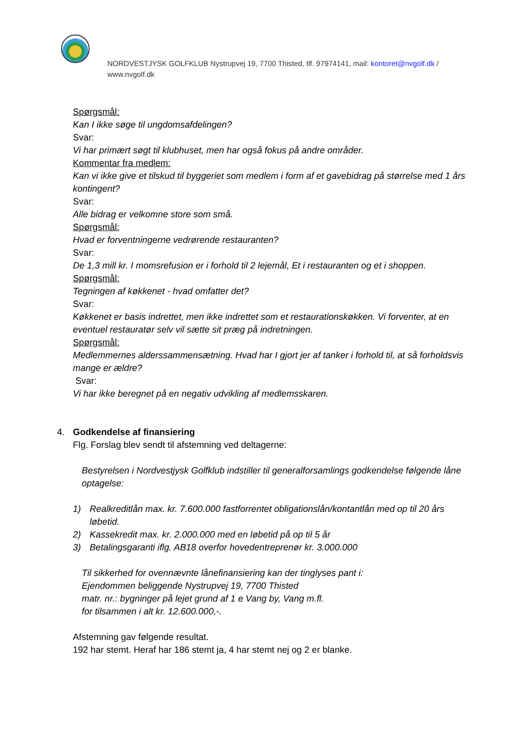NORDVESTJYSK GOLFKLUB Nystrupvej 19, 7700 Thisted, tlf. 97974141, mail: kontoret@nvgolf.dk / www.nvgolf.dk
Spørgsmål:
Kan I ikke søge til ungdomsafdelingen?
Svar:
Vi har primært søgt til klubhuset, men har også fokus på andre områder.
Kommentar fra medlem:
Kan vi ikke give et tilskud til byggeriet som medlem i form af et gavebidrag på størrelse med 1 års kontingent?
Svar:
Alle bidrag er velkomne store som små.
Spørgsmål:
Hvad er forventningerne vedrørende restauranten?
Svar:
De 1,3 mill kr. I momsrefusion er i forhold til 2 lejemål, Et i restauranten og et i shoppen.
Spørgsmål:
Tegningen af køkkenet - hvad omfatter det?
Svar:
Køkkenet er basis indrettet, men ikke indrettet som et restaurationskøkken. Vi forventer, at en eventuel restauratør selv vil sætte sit præg på indretningen.
Spørgsmål:
Medlemmernes alderssammensætning. Hvad har I gjort jer af tanker i forhold til, at så forholdsvis mange er ældre?
Svar:
Vi har ikke beregnet på en negativ udvikling af medlemsskaren.
4.
Godkendelse af finansiering
Flg. Forslag blev sendt til afstemning ved deltagerne:
Bestyrelsen i Nordvestjysk Golfklub indstiller til generalforsamlings godkendelse følgende låne optagelse:
1) Realkreditlån max. kr. 7.600.000 fastforrentet obligationslån/kontantlån med op til 20 års løbetid.
2) Kassekredit max. kr. 2.000.000 med en løbetid på op til 5 år
3) Betalingsgaranti iflg. AB18 overfor hovedentreprenør kr. 3.000.000
Til sikkerhed for ovennævnte lånefinansiering kan der tinglyses pant i:
Ejendommen beliggende Nystrupvej 19, 7700 Thisted
matr. nr.: bygninger på lejet grund af 1 e Vang by, Vang m.fl.
for tilsammen i alt kr. 12.600.000,-.
Afstemning gav følgende resultat.
192 har stemt. Heraf har 186 stemt ja, 4 har stemt nej og 2 er blanke.